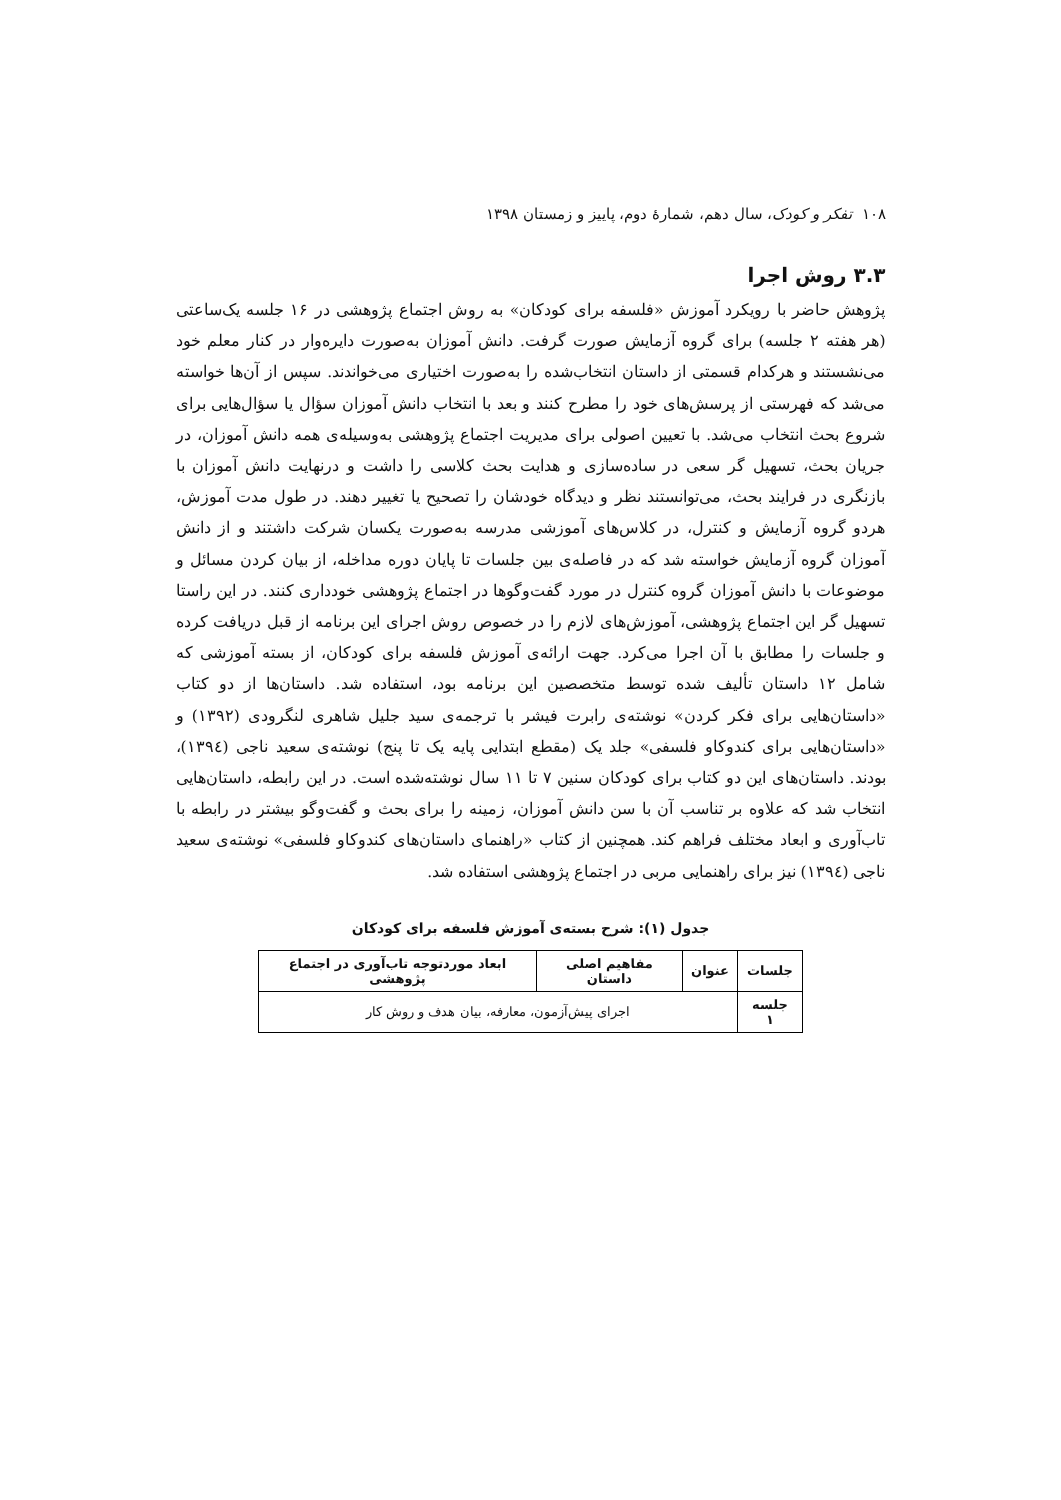۱۰۸ تفکر و کودک، سال دهم، شمارهٔ دوم، پاییز و زمستان ۱۳۹۸
۳.۳ روش اجرا
پژوهش حاضر با رویکرد آموزش «فلسفه برای کودکان» به روش اجتماع پژوهشی در ۱۶ جلسه یک‌ساعتی (هر هفته ۲ جلسه) برای گروه آزمایش صورت گرفت. دانش آموزان به‌صورت دایره‌وار در کنار معلم خود می‌نشستند و هرکدام قسمتی از داستان انتخاب‌شده را به‌صورت اختیاری می‌خواندند. سپس از آن‌ها خواسته می‌شد که فهرستی از پرسش‌های خود را مطرح کنند و بعد با انتخاب دانش آموزان سؤال یا سؤال‌هایی برای شروع بحث انتخاب می‌شد. با تعیین اصولی برای مدیریت اجتماع پژوهشی به‌وسیله‌ی همه دانش آموزان، در جریان بحث، تسهیل گر سعی در ساده‌سازی و هدایت بحث کلاسی را داشت و درنهایت دانش آموزان با بازنگری در فرایند بحث، می‌توانستند نظر و دیدگاه خودشان را تصحیح یا تغییر دهند. در طول مدت آموزش، هردو گروه آزمایش و کنترل، در کلاس‌های آموزشی مدرسه به‌صورت یکسان شرکت داشتند و از دانش آموزان گروه آزمایش خواسته شد که در فاصله‌ی بین جلسات تا پایان دوره مداخله، از بیان کردن مسائل و موضوعات با دانش آموزان گروه کنترل در مورد گفت‌وگوها در اجتماع پژوهشی خودداری کنند. در این راستا تسهیل گر این اجتماع پژوهشی، آموزش‌های لازم را در خصوص روش اجرای این برنامه از قبل دریافت کرده و جلسات را مطابق با آن اجرا می‌کرد. جهت ارائه‌ی آموزش فلسفه برای کودکان، از بسته آموزشی که شامل ۱۲ داستان تألیف شده توسط متخصصین این برنامه بود، استفاده شد. داستان‌ها از دو کتاب «داستان‌هایی برای فکر کردن» نوشته‌ی رابرت فیشر با ترجمه‌ی سید جلیل شاهری لنگرودی (۱۳۹۲) و «داستان‌هایی برای کندوکاو فلسفی» جلد یک (مقطع ابتدایی پایه یک تا پنج) نوشته‌ی سعید ناجی (۱۳۹٤)، بودند. داستان‌های این دو کتاب برای کودکان سنین ۷ تا ۱۱ سال نوشته‌شده است. در این رابطه، داستان‌هایی انتخاب شد که علاوه بر تناسب آن با سن دانش آموزان، زمینه را برای بحث و گفت‌وگو بیشتر در رابطه با تاب‌آوری و ابعاد مختلف فراهم کند. همچنین از کتاب «راهنمای داستان‌های کندوکاو فلسفی» نوشته‌ی سعید ناجی (۱۳۹٤) نیز برای راهنمایی مربی در اجتماع پژوهشی استفاده شد.
جدول (۱): شرح بسته‌ی آموزش فلسفه برای کودکان
| جلسات | عنوان | مفاهیم اصلی داستان | ابعاد موردتوجه تاب‌آوری در اجتماع پژوهشی |
| --- | --- | --- | --- |
| جلسه ۱ | اجرای پیش‌آزمون، معارفه، بیان هدف و روش کار | | |